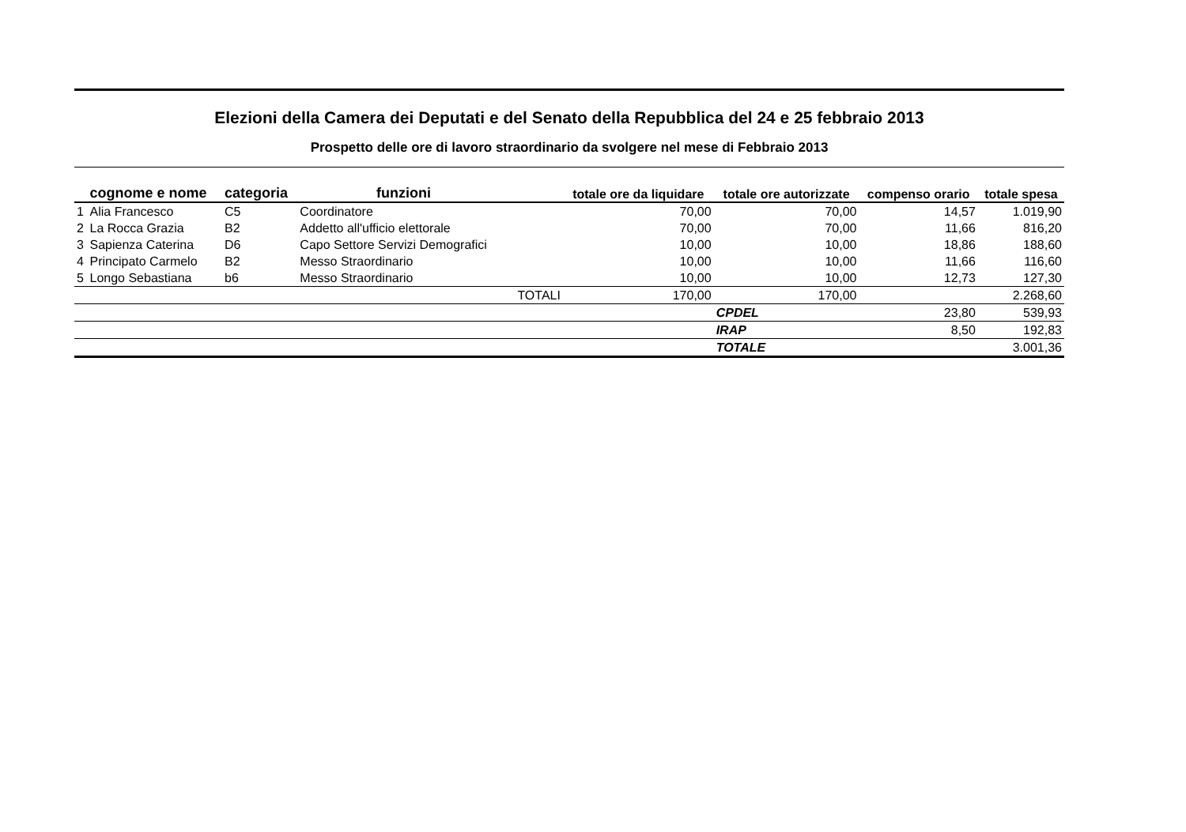Elezioni della Camera dei Deputati e del Senato della Repubblica del 24 e 25 febbraio 2013
Prospetto delle ore di lavoro straordinario da svolgere nel mese di Febbraio 2013
| | cognome e nome | categoria | funzioni | | totale ore da liquidare | totale ore autorizzate | compenso orario | totale spesa |
| --- | --- | --- | --- | --- | --- | --- | --- | --- |
| 1 | Alia Francesco | C5 | Coordinatore | | 70,00 | 70,00 | 14,57 | 1.019,90 |
| 2 | La Rocca Grazia | B2 | Addetto all'ufficio elettorale | | 70,00 | 70,00 | 11,66 | 816,20 |
| 3 | Sapienza Caterina | D6 | Capo Settore Servizi Demografici | | 10,00 | 10,00 | 18,86 | 188,60 |
| 4 | Principato Carmelo | B2 | Messo Straordinario | | 10,00 | 10,00 | 11,66 | 116,60 |
| 5 | Longo Sebastiana | b6 | Messo Straordinario | | 10,00 | 10,00 | 12,73 | 127,30 |
| | | | | TOTALI | 170,00 | 170,00 | | 2.268,60 |
| | | | | | | CPDEL | 23,80 | 539,93 |
| | | | | | | IRAP | 8,50 | 192,83 |
| | | | | | | TOTALE | | 3.001,36 |